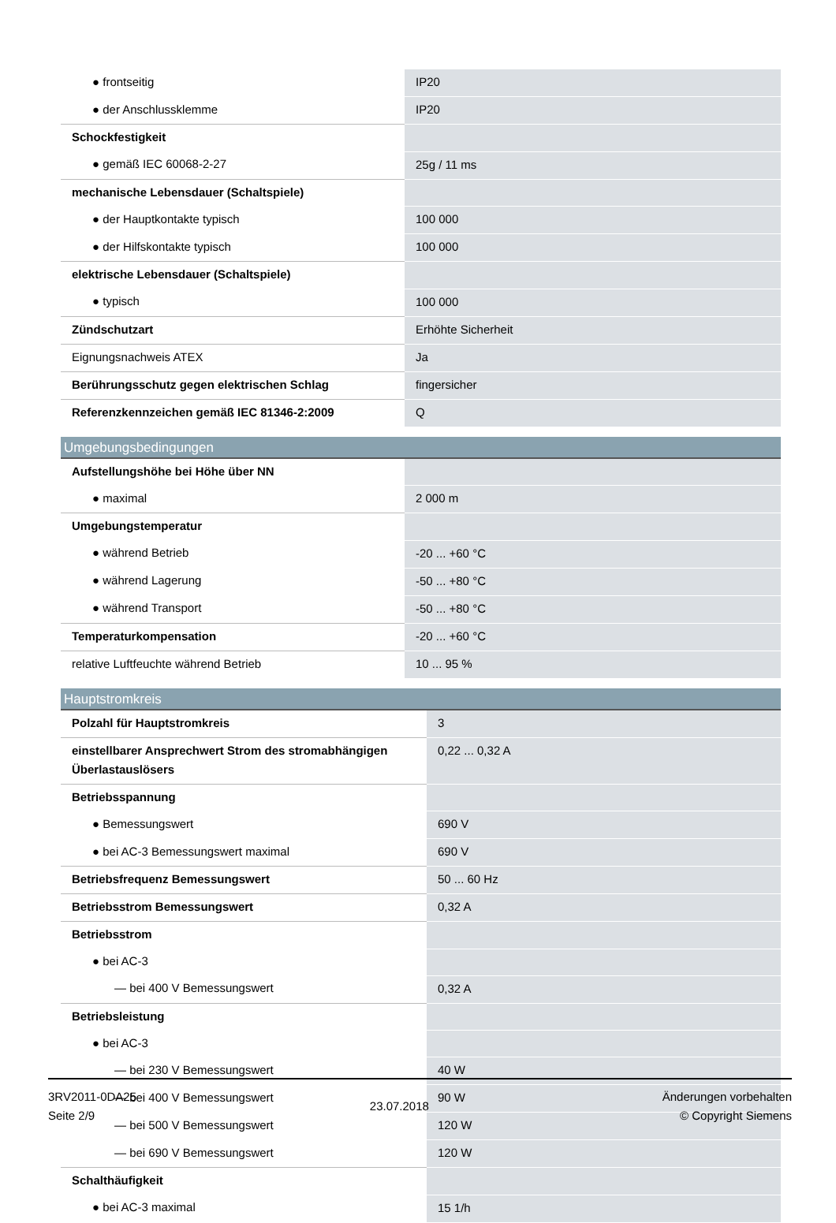| ● frontseitig | IP20 |
| ● der Anschlussklemme | IP20 |
| Schockfestigkeit | |
| ● gemäß IEC 60068-2-27 | 25g / 11 ms |
| mechanische Lebensdauer (Schaltspiele) | |
| ● der Hauptkontakte typisch | 100 000 |
| ● der Hilfskontakte typisch | 100 000 |
| elektrische Lebensdauer (Schaltspiele) | |
| ● typisch | 100 000 |
| Zündschutzart | Erhöhte Sicherheit |
| Eignungsnachweis ATEX | Ja |
| Berührungsschutz gegen elektrischen Schlag | fingersicher |
| Referenzkennzeichen gemäß IEC 81346-2:2009 | Q |
Umgebungsbedingungen
| Aufstellungshöhe bei Höhe über NN | |
| ● maximal | 2 000 m |
| Umgebungstemperatur | |
| ● während Betrieb | -20 ... +60 °C |
| ● während Lagerung | -50 ... +80 °C |
| ● während Transport | -50 ... +80 °C |
| Temperaturkompensation | -20 ... +60 °C |
| relative Luftfeuchte während Betrieb | 10 ... 95 % |
Hauptstromkreis
| Polzahl für Hauptstromkreis | 3 |
| einstellbarer Ansprechwert Strom des stromabhängigen Überlastauslösers | 0,22 ... 0,32 A |
| Betriebsspannung | |
| ● Bemessungswert | 690 V |
| ● bei AC-3 Bemessungswert maximal | 690 V |
| Betriebsfrequenz Bemessungswert | 50 ... 60 Hz |
| Betriebsstrom Bemessungswert | 0,32 A |
| Betriebsstrom | |
| ● bei AC-3 | |
| — bei 400 V Bemessungswert | 0,32 A |
| Betriebsleistung | |
| ● bei AC-3 | |
| — bei 230 V Bemessungswert | 40 W |
| — bei 400 V Bemessungswert | 90 W |
| — bei 500 V Bemessungswert | 120 W |
| — bei 690 V Bemessungswert | 120 W |
| Schalthäufigkeit | |
| ● bei AC-3 maximal | 15 1/h |
3RV2011-0DA25
Seite 2/9
23.07.2018
Änderungen vorbehalten
© Copyright Siemens